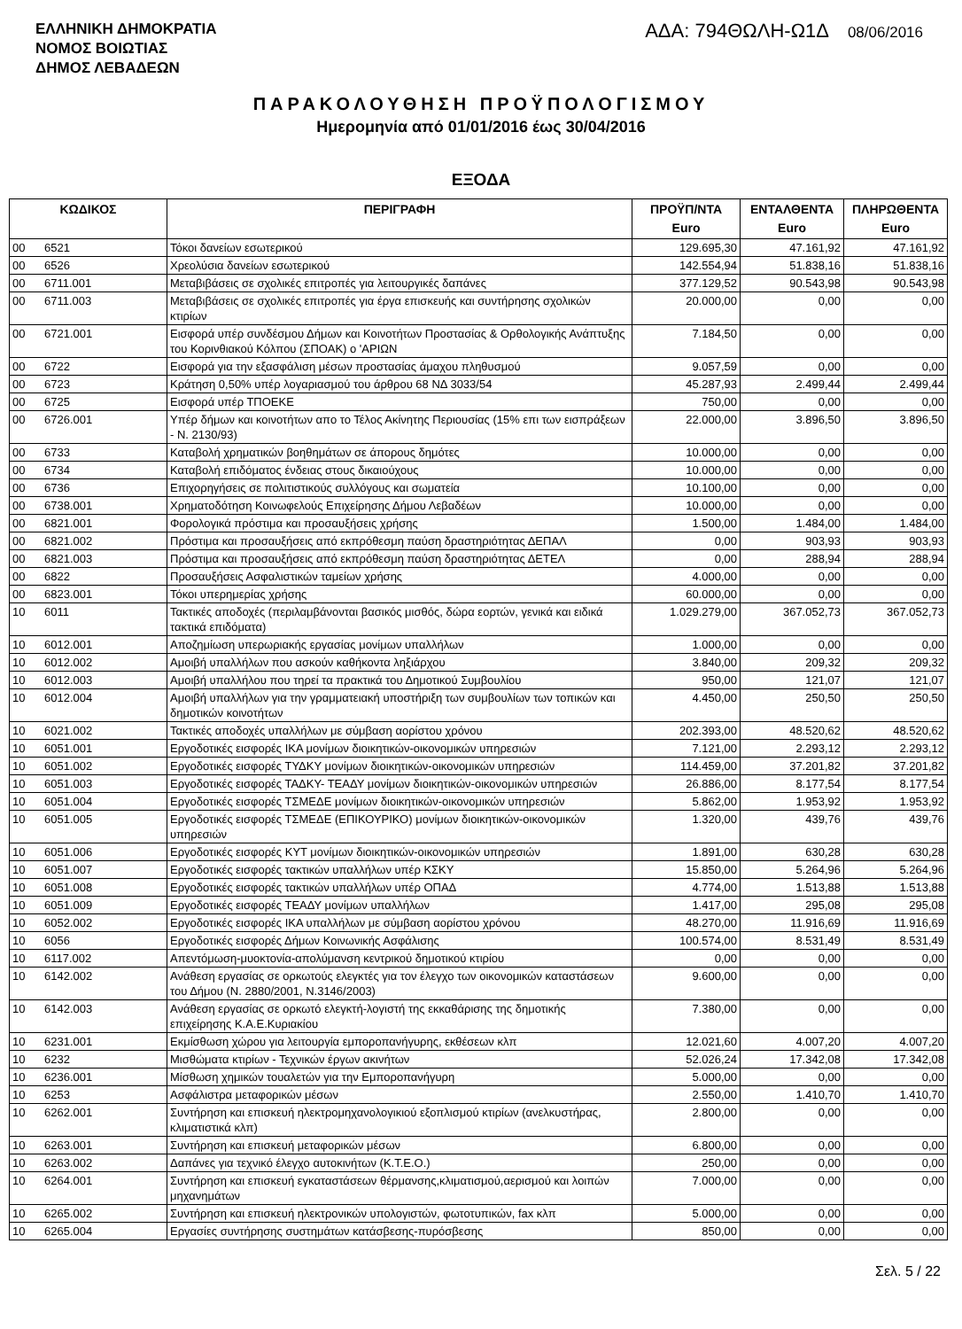ΕΛΛΗΝΙΚΗ ΔΗΜΟΚΡΑΤΙΑ
ΝΟΜΟΣ ΒΟΙΩΤΙΑΣ
ΔΗΜΟΣ ΛΕΒΑΔΕΩΝ
ΑΔΑ: 794ΘΩΛΗ-Ω1Δ 08/06/2016
ΠΑΡΑΚΟΛΟΥΘΗΣΗ ΠΡΟΫΠΟΛΟΓΙΣΜΟΥ
Ημερομηνία από 01/01/2016 έως 30/04/2016
ΕΞΟΔΑ
| ΚΩΔΙΚΟΣ | | ΠΕΡΙΓΡΑΦΗ | ΠΡΟΫΠ/ΝΤΑ Euro | ΕΝΤΑΛΘΕΝΤΑ Euro | ΠΛΗΡΩΘΕΝΤΑ Euro |
| --- | --- | --- | --- | --- | --- |
| 00 | 6521 | Τόκοι δανείων εσωτερικού | 129.695,30 | 47.161,92 | 47.161,92 |
| 00 | 6526 | Χρεολύσια δανείων εσωτερικού | 142.554,94 | 51.838,16 | 51.838,16 |
| 00 | 6711.001 | Μεταβιβάσεις σε σχολικές επιτροπές για λειτουργικές δαπάνες | 377.129,52 | 90.543,98 | 90.543,98 |
| 00 | 6711.003 | Μεταβιβάσεις σε σχολικές επιτροπές για έργα επισκευής και συντήρησης σχολικών κτιρίων | 20.000,00 | 0,00 | 0,00 |
| 00 | 6721.001 | Εισφορά υπέρ συνδέσμου Δήμων και Κοινοτήτων Προστασίας & Ορθολογικής Ανάπτυξης του Κορινθιακού Κόλπου (ΣΠΟΑΚ) ο 'ΑΡΙΩΝ | 7.184,50 | 0,00 | 0,00 |
| 00 | 6722 | Εισφορά για την εξασφάλιση μέσων προστασίας άμαχου πληθυσμού | 9.057,59 | 0,00 | 0,00 |
| 00 | 6723 | Κράτηση 0,50% υπέρ λογαριασμού του άρθρου 68 ΝΔ 3033/54 | 45.287,93 | 2.499,44 | 2.499,44 |
| 00 | 6725 | Εισφορά υπέρ ΤΠΟΕΚΕ | 750,00 | 0,00 | 0,00 |
| 00 | 6726.001 | Υπέρ δήμων και κοινοτήτων απο το Τέλος Ακίνητης Περιουσίας (15% επι των εισπράξεων - Ν. 2130/93) | 22.000,00 | 3.896,50 | 3.896,50 |
| 00 | 6733 | Καταβολή χρηματικών βοηθημάτων σε άπορους δημότες | 10.000,00 | 0,00 | 0,00 |
| 00 | 6734 | Καταβολή επιδόματος ένδειας στους δικαιούχους | 10.000,00 | 0,00 | 0,00 |
| 00 | 6736 | Επιχορηγήσεις σε πολιτιστικούς συλλόγους και σωματεία | 10.100,00 | 0,00 | 0,00 |
| 00 | 6738.001 | Χρηματοδότηση Κοινωφελούς Επιχείρησης Δήμου Λεβαδέων | 10.000,00 | 0,00 | 0,00 |
| 00 | 6821.001 | Φορολογικά πρόστιμα και προσαυξήσεις χρήσης | 1.500,00 | 1.484,00 | 1.484,00 |
| 00 | 6821.002 | Πρόστιμα και προσαυξήσεις από εκπρόθεσμη παύση δραστηριότητας ΔΕΠΑΛ | 0,00 | 903,93 | 903,93 |
| 00 | 6821.003 | Πρόστιμα και προσαυξήσεις από εκπρόθεσμη παύση δραστηριότητας ΔΕΤΕΛ | 0,00 | 288,94 | 288,94 |
| 00 | 6822 | Προσαυξήσεις Ασφαλιστικών ταμείων χρήσης | 4.000,00 | 0,00 | 0,00 |
| 00 | 6823.001 | Τόκοι υπερημερίας χρήσης | 60.000,00 | 0,00 | 0,00 |
| 10 | 6011 | Τακτικές αποδοχές (περιλαμβάνονται βασικός μισθός, δώρα εορτών, γενικά και ειδικά τακτικά επιδόματα) | 1.029.279,00 | 367.052,73 | 367.052,73 |
| 10 | 6012.001 | Αποζημίωση υπερωριακής εργασίας μονίμων υπαλλήλων | 1.000,00 | 0,00 | 0,00 |
| 10 | 6012.002 | Αμοιβή υπαλλήλων που ασκούν καθήκοντα ληξιάρχου | 3.840,00 | 209,32 | 209,32 |
| 10 | 6012.003 | Αμοιβή υπαλλήλου που τηρεί τα πρακτικά του Δημοτικού Συμβουλίου | 950,00 | 121,07 | 121,07 |
| 10 | 6012.004 | Αμοιβή υπαλλήλων για την γραμματειακή υποστήριξη των συμβουλίων των τοπικών και δημοτικών κοινοτήτων | 4.450,00 | 250,50 | 250,50 |
| 10 | 6021.002 | Τακτικές αποδοχές υπαλλήλων με σύμβαση αορίστου χρόνου | 202.393,00 | 48.520,62 | 48.520,62 |
| 10 | 6051.001 | Εργοδοτικές εισφορές ΙΚΑ μονίμων διοικητικών-οικονομικών υπηρεσιών | 7.121,00 | 2.293,12 | 2.293,12 |
| 10 | 6051.002 | Εργοδοτικές εισφορές ΤΥΔΚΥ μονίμων διοικητικών-οικονομικών υπηρεσιών | 114.459,00 | 37.201,82 | 37.201,82 |
| 10 | 6051.003 | Εργοδοτικές εισφορές ΤΑΔΚΥ- ΤΕΑΔΥ μονίμων διοικητικών-οικονομικών υπηρεσιών | 26.886,00 | 8.177,54 | 8.177,54 |
| 10 | 6051.004 | Εργοδοτικές εισφορές ΤΣΜΕΔΕ μονίμων διοικητικών-οικονομικών υπηρεσιών | 5.862,00 | 1.953,92 | 1.953,92 |
| 10 | 6051.005 | Εργοδοτικές εισφορές ΤΣΜΕΔΕ (ΕΠΙΚΟΥΡΙΚΟ) μονίμων διοικητικών-οικονομικών υπηρεσιών | 1.320,00 | 439,76 | 439,76 |
| 10 | 6051.006 | Εργοδοτικές εισφορές ΚΥΤ μονίμων διοικητικών-οικονομικών υπηρεσιών | 1.891,00 | 630,28 | 630,28 |
| 10 | 6051.007 | Εργοδοτικές εισφορές τακτικών υπαλλήλων υπέρ ΚΣΚΥ | 15.850,00 | 5.264,96 | 5.264,96 |
| 10 | 6051.008 | Εργοδοτικές εισφορές τακτικών υπαλλήλων υπέρ ΟΠΑΔ | 4.774,00 | 1.513,88 | 1.513,88 |
| 10 | 6051.009 | Εργοδοτικές εισφορές ΤΕΑΔΥ μονίμων υπαλλήλων | 1.417,00 | 295,08 | 295,08 |
| 10 | 6052.002 | Εργοδοτικές εισφορές ΙΚΑ υπαλλήλων με σύμβαση αορίστου χρόνου | 48.270,00 | 11.916,69 | 11.916,69 |
| 10 | 6056 | Εργοδοτικές εισφορές Δήμων Κοινωνικής Ασφάλισης | 100.574,00 | 8.531,49 | 8.531,49 |
| 10 | 6117.002 | Απεντόμωση-μυοκτονία-απολύμανση κεντρικού δημοτικού κτιρίου | 0,00 | 0,00 | 0,00 |
| 10 | 6142.002 | Ανάθεση εργασίας σε ορκωτούς ελεγκτές για τον έλεγχο των οικονομικών καταστάσεων του Δήμου (Ν. 2880/2001, Ν.3146/2003) | 9.600,00 | 0,00 | 0,00 |
| 10 | 6142.003 | Ανάθεση εργασίας σε ορκωτό ελεγκτή-λογιστή της εκκαθάρισης της δημοτικής επιχείρησης Κ.Α.Ε.Κυριακίου | 7.380,00 | 0,00 | 0,00 |
| 10 | 6231.001 | Εκμίσθωση χώρου για λειτουργία εμποροπανήγυρης, εκθέσεων κλπ | 12.021,60 | 4.007,20 | 4.007,20 |
| 10 | 6232 | Μισθώματα κτιρίων - Τεχνικών έργων ακινήτων | 52.026,24 | 17.342,08 | 17.342,08 |
| 10 | 6236.001 | Μίσθωση χημικών τουαλετών για την Εμποροπανήγυρη | 5.000,00 | 0,00 | 0,00 |
| 10 | 6253 | Ασφάλιστρα μεταφορικών μέσων | 2.550,00 | 1.410,70 | 1.410,70 |
| 10 | 6262.001 | Συντήρηση και επισκευή ηλεκτρομηχανολογικιού εξοπλισμού κτιρίων (ανελκυστήρας, κλιματιστικά κλπ) | 2.800,00 | 0,00 | 0,00 |
| 10 | 6263.001 | Συντήρηση και επισκευή μεταφορικών μέσων | 6.800,00 | 0,00 | 0,00 |
| 10 | 6263.002 | Δαπάνες για τεχνικό έλεγχο αυτοκινήτων (Κ.Τ.Ε.Ο.) | 250,00 | 0,00 | 0,00 |
| 10 | 6264.001 | Συντήρηση και επισκευή εγκαταστάσεων θέρμανσης,κλιματισμού,αερισμού και λοιπών μηχανημάτων | 7.000,00 | 0,00 | 0,00 |
| 10 | 6265.002 | Συντήρηση και επισκευή ηλεκτρονικών υπολογιστών, φωτοτυπικών, fax κλπ | 5.000,00 | 0,00 | 0,00 |
| 10 | 6265.004 | Εργασίες συντήρησης συστημάτων κατάσβεσης-πυρόσβεσης | 850,00 | 0,00 | 0,00 |
Σελ. 5 / 22